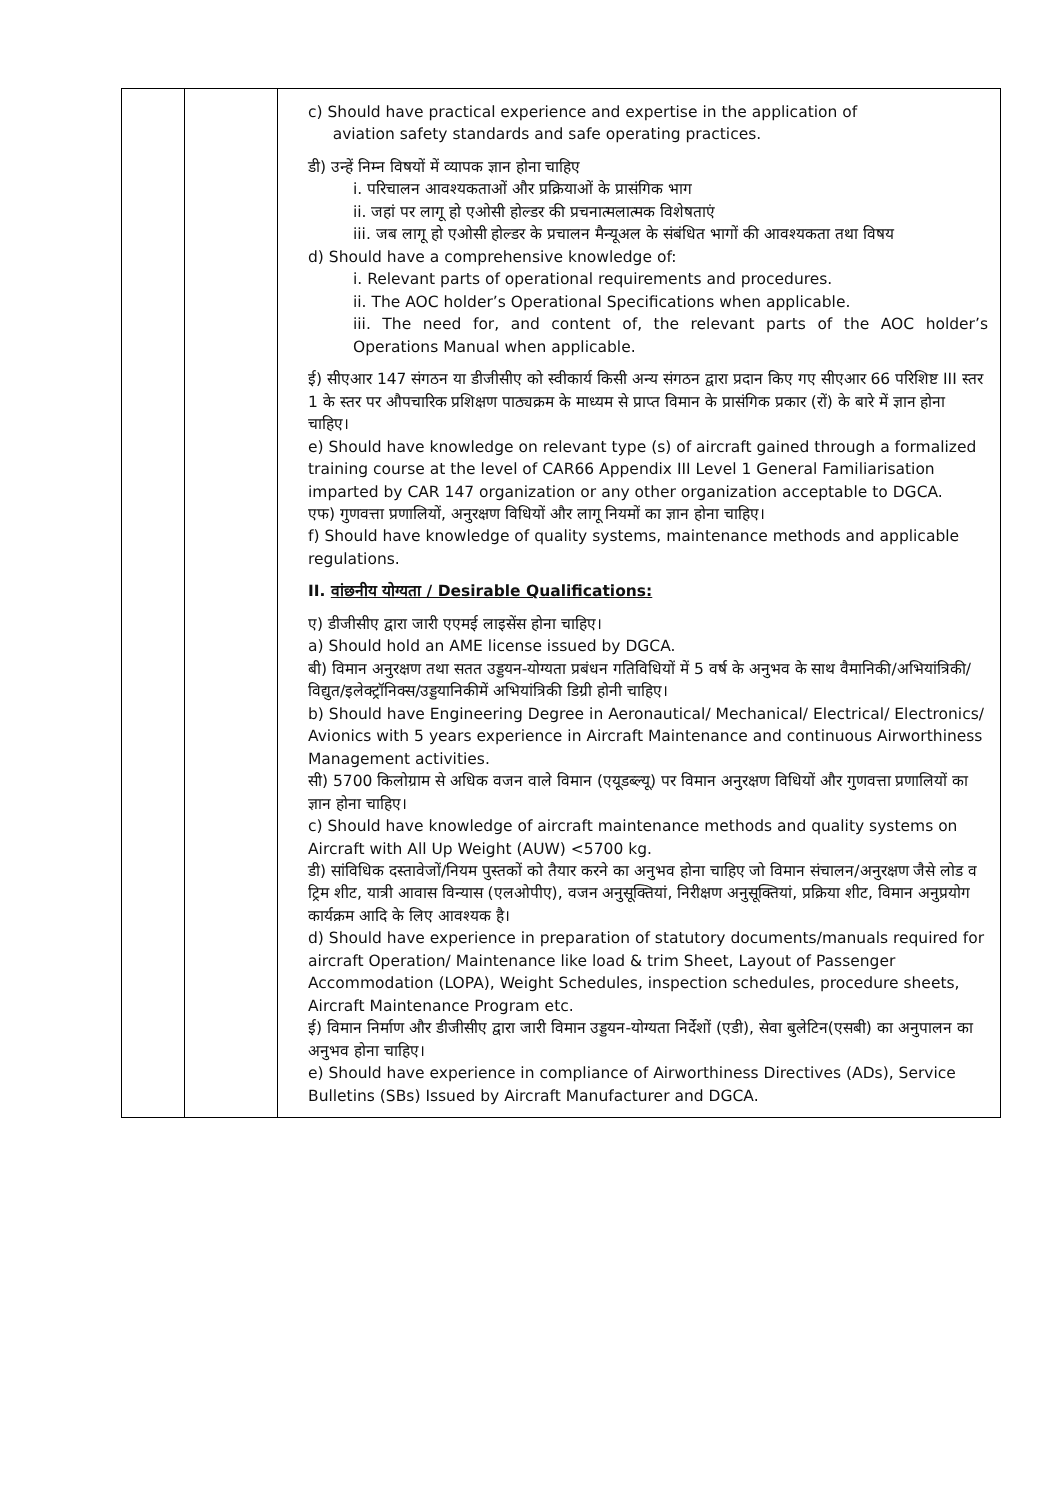| | | c) Should have practical experience and expertise in the application of aviation safety standards and safe operating practices. डी) उन्हें निम्न विषयों में व्यापक ज्ञान होना चाहिए i. परिचालन आवश्यकताओं और प्रक्रियाओं के प्रासंगिक भाग ii. जहां पर लागू हो एओसी होल्डर की प्रचनात्मलात्मक विशेषताएं iii. जब लागू हो एओसी होल्डर के प्रचालन मैन्यूअल के संबंधित भागों की आवश्यकता तथा विषय d) Should have a comprehensive knowledge of: i. Relevant parts of operational requirements and procedures. ii. The AOC holder’s Operational Specifications when applicable. iii. The need for, and content of, the relevant parts of the AOC holder’s Operations Manual when applicable. ई) सीएआर 147 संगठन या डीजीसीए को स्वीकार्य किसी अन्य संगठन द्वारा प्रदान किए गए सीएआर 66 परिशिष्ट III स्तर 1 के स्तर पर औपचारिक प्रशिक्षण पाठ्यक्रम के माध्यम से प्राप्त विमान के प्रासंगिक प्रकार (रों) के बारे में ज्ञान होना चाहिए। e) Should have knowledge on relevant type (s) of aircraft gained through a formalized training course at the level of CAR66 Appendix III Level 1 General Familiarisation imparted by CAR 147 organization or any other organization acceptable to DGCA. एफ) गुणवत्ता प्रणालियों, अनुरक्षण विधियों और लागू नियमों का ज्ञान होना चाहिए। f) Should have knowledge of quality systems, maintenance methods and applicable regulations. II. वांछनीय योग्यता / Desirable Qualifications: ए) डीजीसीए द्वारा जारी एएमई लाइसेंस होना चाहिए। a) Should hold an AME license issued by DGCA. बी) विमान अनुरक्षण तथा सतत उड्डयन-योग्यता प्रबंधन गतिविधियों में 5 वर्ष के अनुभव के साथ वैमानिकी/अभियांत्रिकी/विद्युत/इलेक्ट्रॉनिक्स/उड्डयानिकीमें अभियांत्रिकी डिग्री होनी चाहिए। b) Should have Engineering Degree in Aeronautical/ Mechanical/ Electrical/ Electronics/ Avionics with 5 years experience in Aircraft Maintenance and continuous Airworthiness Management activities. सी) 5700 किलोग्राम से अधिक वजन वाले विमान (एयूडब्ल्यू) पर विमान अनुरक्षण विधियों और गुणवत्ता प्रणालियों का ज्ञान होना चाहिए। c) Should have knowledge of aircraft maintenance methods and quality systems on Aircraft with All Up Weight (AUW) <5700 kg. डी) सांविधिक दस्तावेजों/नियम पुस्तकों को तैयार करने का अनुभव होना चाहिए जो विमान संचालन/अनुरक्षण जैसे लोड व ट्रिम शीट, यात्री आवास विन्यास (एलओपीए), वजन अनुसूक्तियां, निरीक्षण अनुसूक्तियां, प्रक्रिया शीट, विमान अनुप्रयोग कार्यक्रम आदि के लिए आवश्यक है। d) Should have experience in preparation of statutory documents/manuals required for aircraft Operation/ Maintenance like load & trim Sheet, Layout of Passenger Accommodation (LOPA), Weight Schedules, inspection schedules, procedure sheets, Aircraft Maintenance Program etc. ई) विमान निर्माण और डीजीसीए द्वारा जारी विमान उड्डयन-योग्यता निर्देशों (एडी), सेवा बुलेटिन(एसबी) का अनुपालन का अनुभव होना चाहिए। e) Should have experience in compliance of Airworthiness Directives (ADs), Service Bulletins (SBs) Issued by Aircraft Manufacturer and DGCA. |